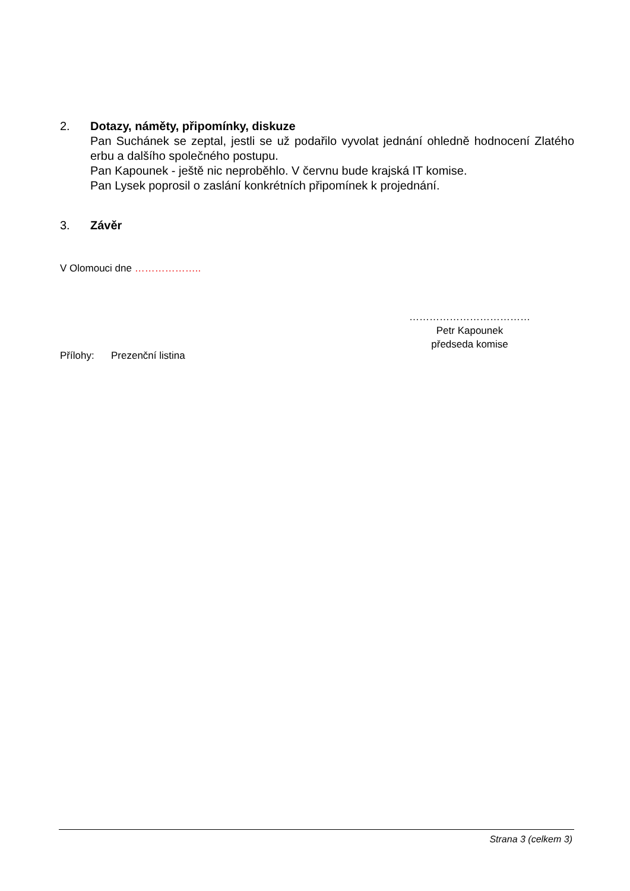2. Dotazy, náměty, připomínky, diskuze
Pan Suchánek se zeptal, jestli se už podařilo vyvolat jednání ohledně hodnocení Zlatého erbu a dalšího společného postupu.
Pan Kapounek - ještě nic neproběhlo. V červnu bude krajská IT komise.
Pan Lysek poprosil o zaslání konkrétních připomínek k projednání.
3. Závěr
V Olomouci dne ………………..
………………………………
Petr Kapounek
předseda komise
Přílohy: Prezenční listina
Strana 3 (celkem 3)